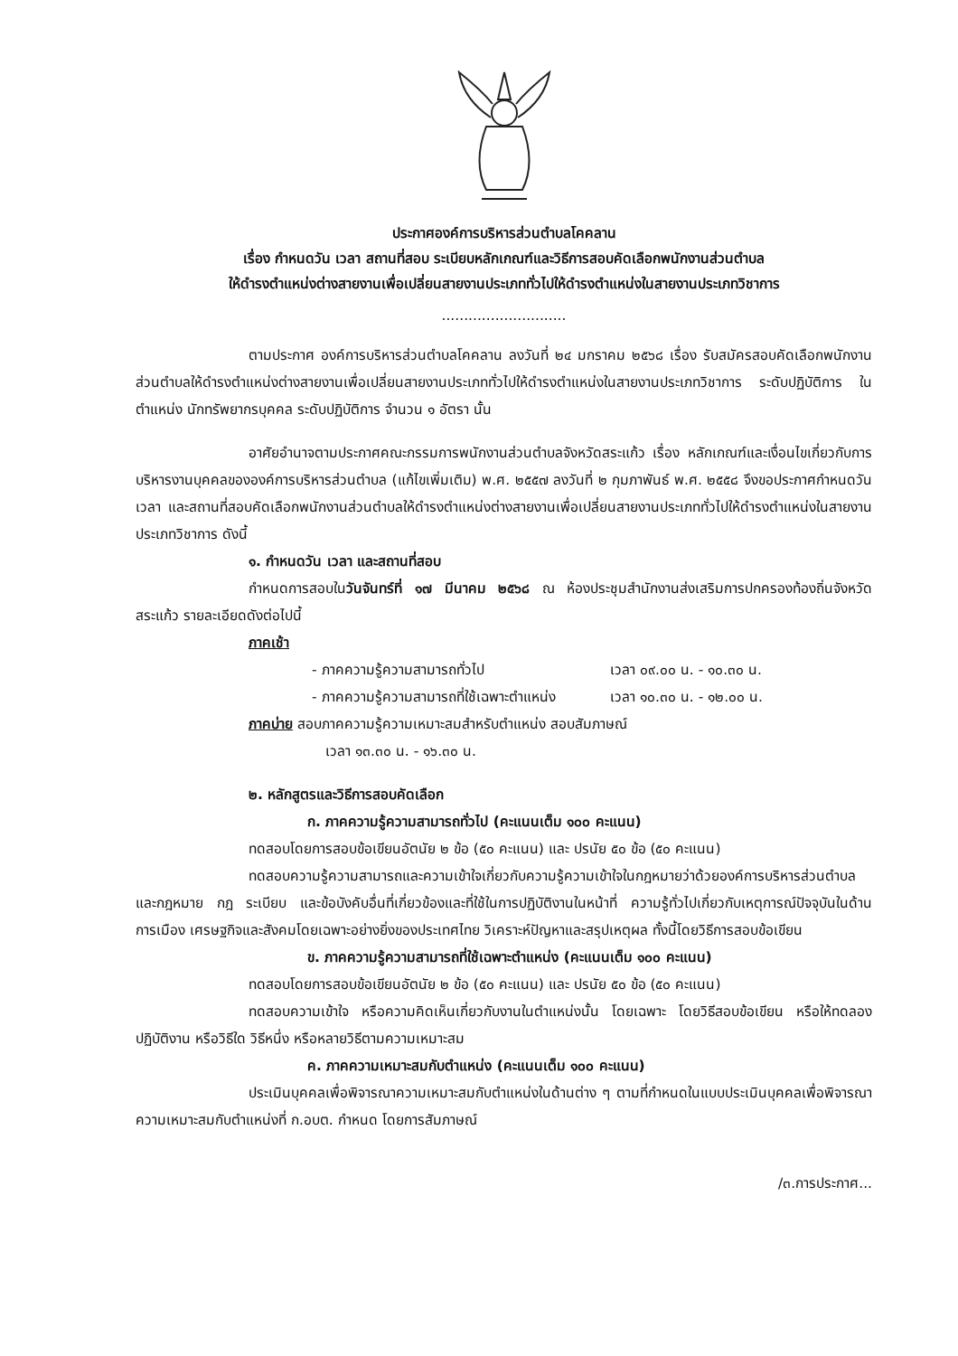ประกาศองค์การบริหารส่วนตำบลโคคลาน
เรื่อง กำหนดวัน เวลา สถานที่สอบ ระเบียบหลักเกณฑ์และวิธีการสอบคัดเลือกพนักงานส่วนตำบล
ให้ดำรงตำแหน่งต่างสายงานเพื่อเปลี่ยนสายงานประเภททั่วไปให้ดำรงตำแหน่งในสายงานประเภทวิชาการ
............................
ตามประกาศ องค์การบริหารส่วนตำบลโคคลาน ลงวันที่ ๒๔ มกราคม ๒๕๖๘ เรื่อง รับสมัครสอบคัดเลือกพนักงานส่วนตำบลให้ดำรงตำแหน่งต่างสายงานเพื่อเปลี่ยนสายงานประเภททั่วไปให้ดำรงตำแหน่งในสายงานประเภทวิชาการ ระดับปฏิบัติการ ในตำแหน่ง นักทรัพยากรบุคคล ระดับปฏิบัติการ จำนวน ๑ อัตรา นั้น
อาศัยอำนาจตามประกาศคณะกรรมการพนักงานส่วนตำบลจังหวัดสระแก้ว เรื่อง หลักเกณฑ์และเงื่อนไขเกี่ยวกับการบริหารงานบุคคลขององค์การบริหารส่วนตำบล (แก้ไขเพิ่มเติม) พ.ศ. ๒๕๕๗ ลงวันที่ ๒ กุมภาพันธ์ พ.ศ. ๒๕๕๘ จึงขอประกาศกำหนดวัน เวลา และสถานที่สอบคัดเลือกพนักงานส่วนตำบลให้ดำรงตำแหน่งต่างสายงานเพื่อเปลี่ยนสายงานประเภททั่วไปให้ดำรงตำแหน่งในสายงานประเภทวิชาการ ดังนี้
๑. กำหนดวัน เวลา และสถานที่สอบ
กำหนดการสอบในวันจันทร์ที่ ๑๗ มีนาคม ๒๕๖๘ ณ ห้องประชุมสำนักงานส่งเสริมการปกครองท้องถิ่นจังหวัดสระแก้ว รายละเอียดดังต่อไปนี้
ภาคเช้า
- ภาคความรู้ความสามารถทั่วไป เวลา ๐๙.๐๐ น. - ๑๐.๓๐ น.
- ภาคความรู้ความสามารถที่ใช้เฉพาะตำแหน่ง เวลา ๑๐.๓๐ น. - ๑๒.๐๐ น.
ภาคบ่าย สอบภาคความรู้ความเหมาะสมสำหรับตำแหน่ง สอบสัมภาษณ์
เวลา ๑๓.๓๐ น. - ๑๖.๓๐ น.
๒. หลักสูตรและวิธีการสอบคัดเลือก
ก. ภาคความรู้ความสามารถทั่วไป (คะแนนเต็ม ๑๐๐ คะแนน)
ทดสอบโดยการสอบข้อเขียนอัตนัย ๒ ข้อ (๕๐ คะแนน) และ ปรนัย ๕๐ ข้อ (๕๐ คะแนน)
ทดสอบความรู้ความสามารถและความเข้าใจเกี่ยวกับความรู้ความเข้าใจในกฎหมายว่าด้วยองค์การบริหารส่วนตำบล และกฎหมาย กฎ ระเบียบ และข้อบังคับอื่นที่เกี่ยวข้องและที่ใช้ในการปฏิบัติงานในหน้าที่ ความรู้ทั่วไปเกี่ยวกับเหตุการณ์ปัจจุบันในด้านการเมือง เศรษฐกิจและสังคมโดยเฉพาะอย่างยิ่งของประเทศไทย วิเคราะห์ปัญหาและสรุปเหตุผล ทั้งนี้โดยวิธีการสอบข้อเขียน
ข. ภาคความรู้ความสามารถที่ใช้เฉพาะตำแหน่ง (คะแนนเต็ม ๑๐๐ คะแนน)
ทดสอบโดยการสอบข้อเขียนอัตนัย ๒ ข้อ (๕๐ คะแนน) และ ปรนัย ๕๐ ข้อ (๕๐ คะแนน)
ทดสอบความเข้าใจ หรือความคิดเห็นเกี่ยวกับงานในตำแหน่งนั้น โดยเฉพาะ โดยวิธีสอบข้อเขียน หรือให้ทดลองปฏิบัติงาน หรือวิธีใด วิธีหนึ่ง หรือหลายวิธีตามความเหมาะสม
ค. ภาคความเหมาะสมกับตำแหน่ง (คะแนนเต็ม ๑๐๐ คะแนน)
ประเมินบุคคลเพื่อพิจารณาความเหมาะสมกับตำแหน่งในด้านต่าง ๆ ตามที่กำหนดในแบบประเมินบุคคลเพื่อพิจารณาความเหมาะสมกับตำแหน่งที่ ก.อบต. กำหนด โดยการสัมภาษณ์
/๓.การประกาศ...